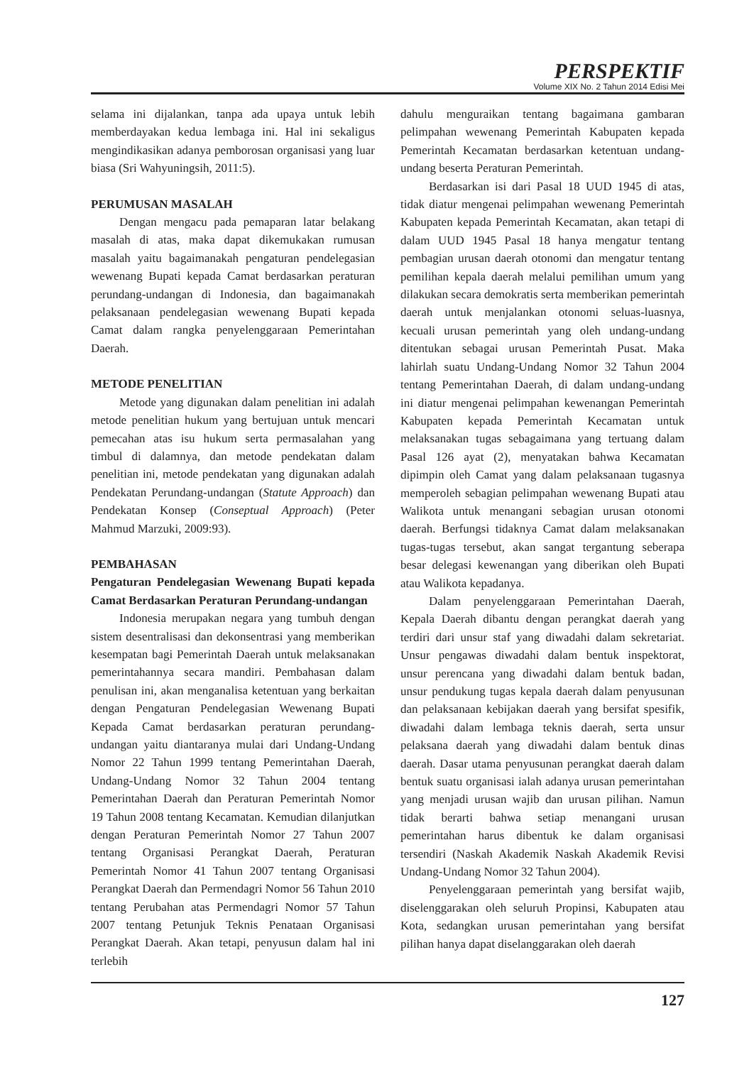PERSPEKTIF
Volume XIX No. 2 Tahun 2014 Edisi Mei
selama ini dijalankan, tanpa ada upaya untuk lebih memberdayakan kedua lembaga ini. Hal ini sekaligus mengindikasikan adanya pemborosan organisasi yang luar biasa (Sri Wahyuningsih, 2011:5).
PERUMUSAN MASALAH
Dengan mengacu pada pemaparan latar belakang masalah di atas, maka dapat dikemukakan rumusan masalah yaitu bagaimanakah pengaturan pendelegasian wewenang Bupati kepada Camat berdasarkan peraturan perundang-undangan di Indonesia, dan bagaimanakah pelaksanaan pendelegasian wewenang Bupati kepada Camat dalam rangka penyelenggaraan Pemerintahan Daerah.
METODE PENELITIAN
Metode yang digunakan dalam penelitian ini adalah metode penelitian hukum yang bertujuan untuk mencari pemecahan atas isu hukum serta permasalahan yang timbul di dalamnya, dan metode pendekatan dalam penelitian ini, metode pendekatan yang digunakan adalah Pendekatan Perundang-undangan (Statute Approach) dan Pendekatan Konsep (Conseptual Approach) (Peter Mahmud Marzuki, 2009:93).
PEMBAHASAN
Pengaturan Pendelegasian Wewenang Bupati kepada Camat Berdasarkan Peraturan Perundang-undangan
Indonesia merupakan negara yang tumbuh dengan sistem desentralisasi dan dekonsentrasi yang memberikan kesempatan bagi Pemerintah Daerah untuk melaksanakan pemerintahannya secara mandiri. Pembahasan dalam penulisan ini, akan menganalisa ketentuan yang berkaitan dengan Pengaturan Pendelegasian Wewenang Bupati Kepada Camat berdasarkan peraturan perundang-undangan yaitu diantaranya mulai dari Undang-Undang Nomor 22 Tahun 1999 tentang Pemerintahan Daerah, Undang-Undang Nomor 32 Tahun 2004 tentang Pemerintahan Daerah dan Peraturan Pemerintah Nomor 19 Tahun 2008 tentang Kecamatan. Kemudian dilanjutkan dengan Peraturan Pemerintah Nomor 27 Tahun 2007 tentang Organisasi Perangkat Daerah, Peraturan Pemerintah Nomor 41 Tahun 2007 tentang Organisasi Perangkat Daerah dan Permendagri Nomor 56 Tahun 2010 tentang Perubahan atas Permendagri Nomor 57 Tahun 2007 tentang Petunjuk Teknis Penataan Organisasi Perangkat Daerah. Akan tetapi, penyusun dalam hal ini terlebih
dahulu menguraikan tentang bagaimana gambaran pelimpahan wewenang Pemerintah Kabupaten kepada Pemerintah Kecamatan berdasarkan ketentuan undang-undang beserta Peraturan Pemerintah.
Berdasarkan isi dari Pasal 18 UUD 1945 di atas, tidak diatur mengenai pelimpahan wewenang Pemerintah Kabupaten kepada Pemerintah Kecamatan, akan tetapi di dalam UUD 1945 Pasal 18 hanya mengatur tentang pembagian urusan daerah otonomi dan mengatur tentang pemilihan kepala daerah melalui pemilihan umum yang dilakukan secara demokratis serta memberikan pemerintah daerah untuk menjalankan otonomi seluas-luasnya, kecuali urusan pemerintah yang oleh undang-undang ditentukan sebagai urusan Pemerintah Pusat. Maka lahirlah suatu Undang-Undang Nomor 32 Tahun 2004 tentang Pemerintahan Daerah, di dalam undang-undang ini diatur mengenai pelimpahan kewenangan Pemerintah Kabupaten kepada Pemerintah Kecamatan untuk melaksanakan tugas sebagaimana yang tertuang dalam Pasal 126 ayat (2), menyatakan bahwa Kecamatan dipimpin oleh Camat yang dalam pelaksanaan tugasnya memperoleh sebagian pelimpahan wewenang Bupati atau Walikota untuk menangani sebagian urusan otonomi daerah. Berfungsi tidaknya Camat dalam melaksanakan tugas-tugas tersebut, akan sangat tergantung seberapa besar delegasi kewenangan yang diberikan oleh Bupati atau Walikota kepadanya.
Dalam penyelenggaraan Pemerintahan Daerah, Kepala Daerah dibantu dengan perangkat daerah yang terdiri dari unsur staf yang diwadahi dalam sekretariat. Unsur pengawas diwadahi dalam bentuk inspektorat, unsur perencana yang diwadahi dalam bentuk badan, unsur pendukung tugas kepala daerah dalam penyusunan dan pelaksanaan kebijakan daerah yang bersifat spesifik, diwadahi dalam lembaga teknis daerah, serta unsur pelaksana daerah yang diwadahi dalam bentuk dinas daerah. Dasar utama penyusunan perangkat daerah dalam bentuk suatu organisasi ialah adanya urusan pemerintahan yang menjadi urusan wajib dan urusan pilihan. Namun tidak berarti bahwa setiap menangani urusan pemerintahan harus dibentuk ke dalam organisasi tersendiri (Naskah Akademik Naskah Akademik Revisi Undang-Undang Nomor 32 Tahun 2004).
Penyelenggaraan pemerintah yang bersifat wajib, diselenggarakan oleh seluruh Propinsi, Kabupaten atau Kota, sedangkan urusan pemerintahan yang bersifat pilihan hanya dapat diselanggarakan oleh daerah
127